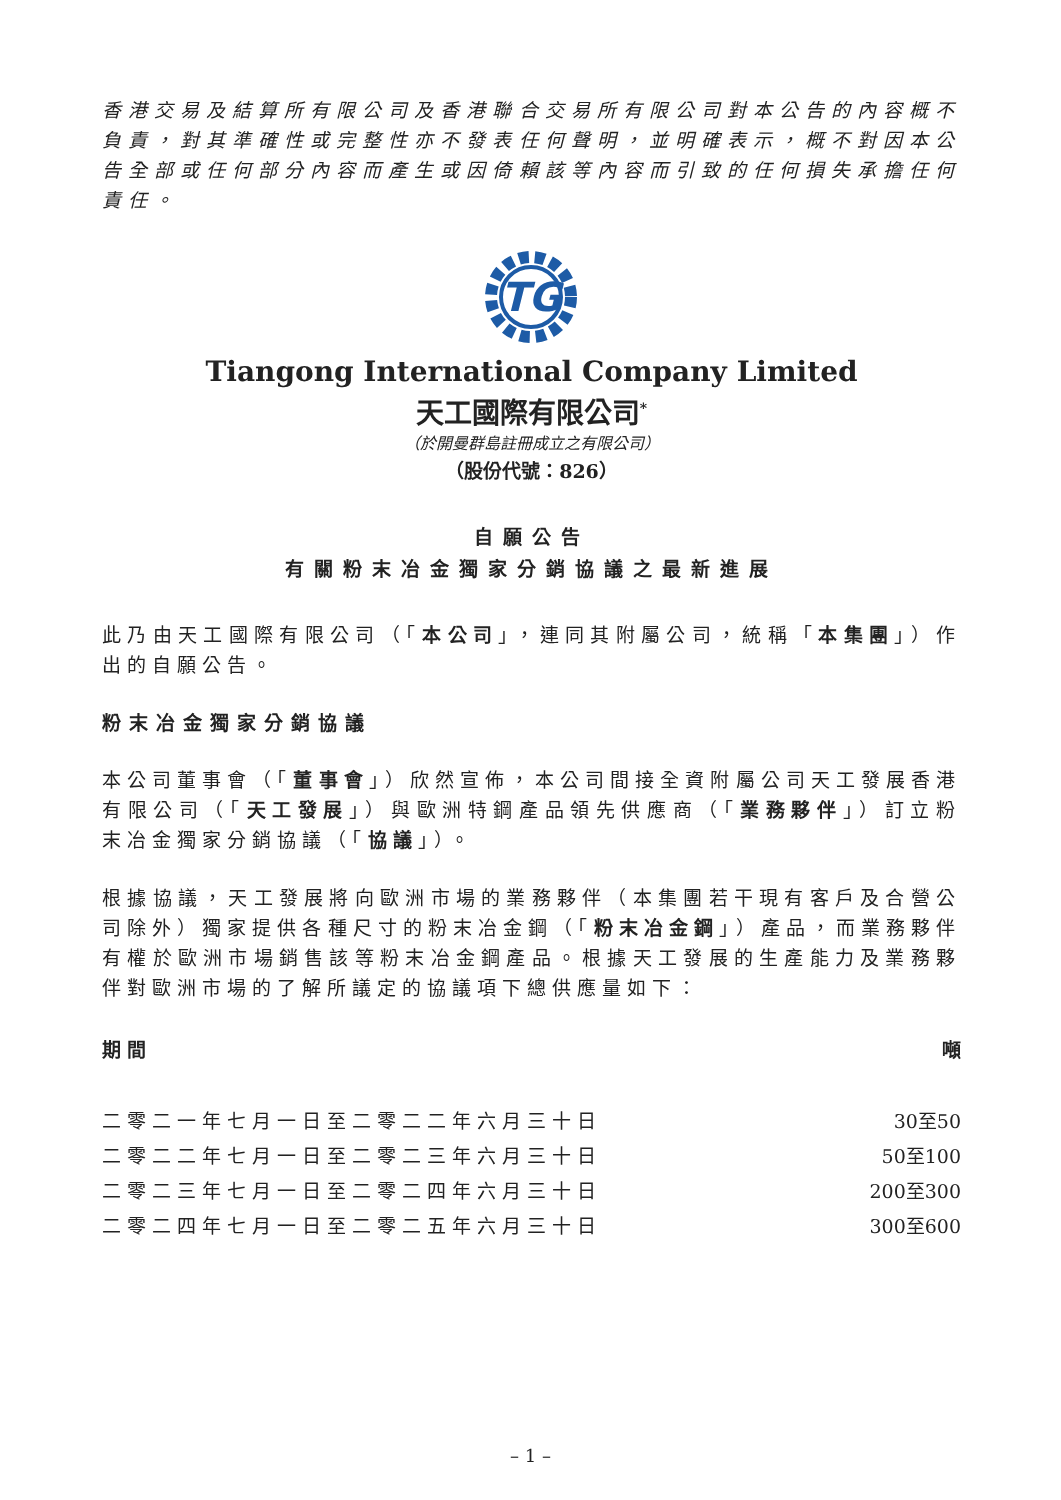香港交易及結算所有限公司及香港聯合交易所有限公司對本公告的內容概不負責，對其準確性或完整性亦不發表任何聲明，並明確表示，概不對因本公告全部或任何部分內容而產生或因倚賴該等內容而引致的任何損失承擔任何責任。
TG
Tiangong International Company Limited
天工國際有限公司<sup>*</sup>
（於開曼群島註冊成立之有限公司）
（股份代號：826）
自願公告
有關粉末冶金獨家分銷協議之最新進展
此乃由天工國際有限公司（「本公司」，連同其附屬公司，統稱「本集團」）作出的自願公告。
粉末冶金獨家分銷協議
本公司董事會（「董事會」）欣然宣佈，本公司間接全資附屬公司天工發展香港有限公司（「天工發展」）與歐洲特鋼產品領先供應商（「業務夥伴」）訂立粉末冶金獨家分銷協議（「協議」）。
根據協議，天工發展將向歐洲市場的業務夥伴（本集團若干現有客戶及合營公司除外）獨家提供各種尺寸的粉末冶金鋼（「粉末冶金鋼」）產品，而業務夥伴有權於歐洲市場銷售該等粉末冶金鋼產品。根據天工發展的生產能力及業務夥伴對歐洲市場的了解所議定的協議項下總供應量如下：
| 期間 | 噸 |
| --- | --- |
| 二零二一年七月一日至二零二二年六月三十日 | 30至50 |
| 二零二二年七月一日至二零二三年六月三十日 | 50至100 |
| 二零二三年七月一日至二零二四年六月三十日 | 200至300 |
| 二零二四年七月一日至二零二五年六月三十日 | 300至600 |
– 1 –